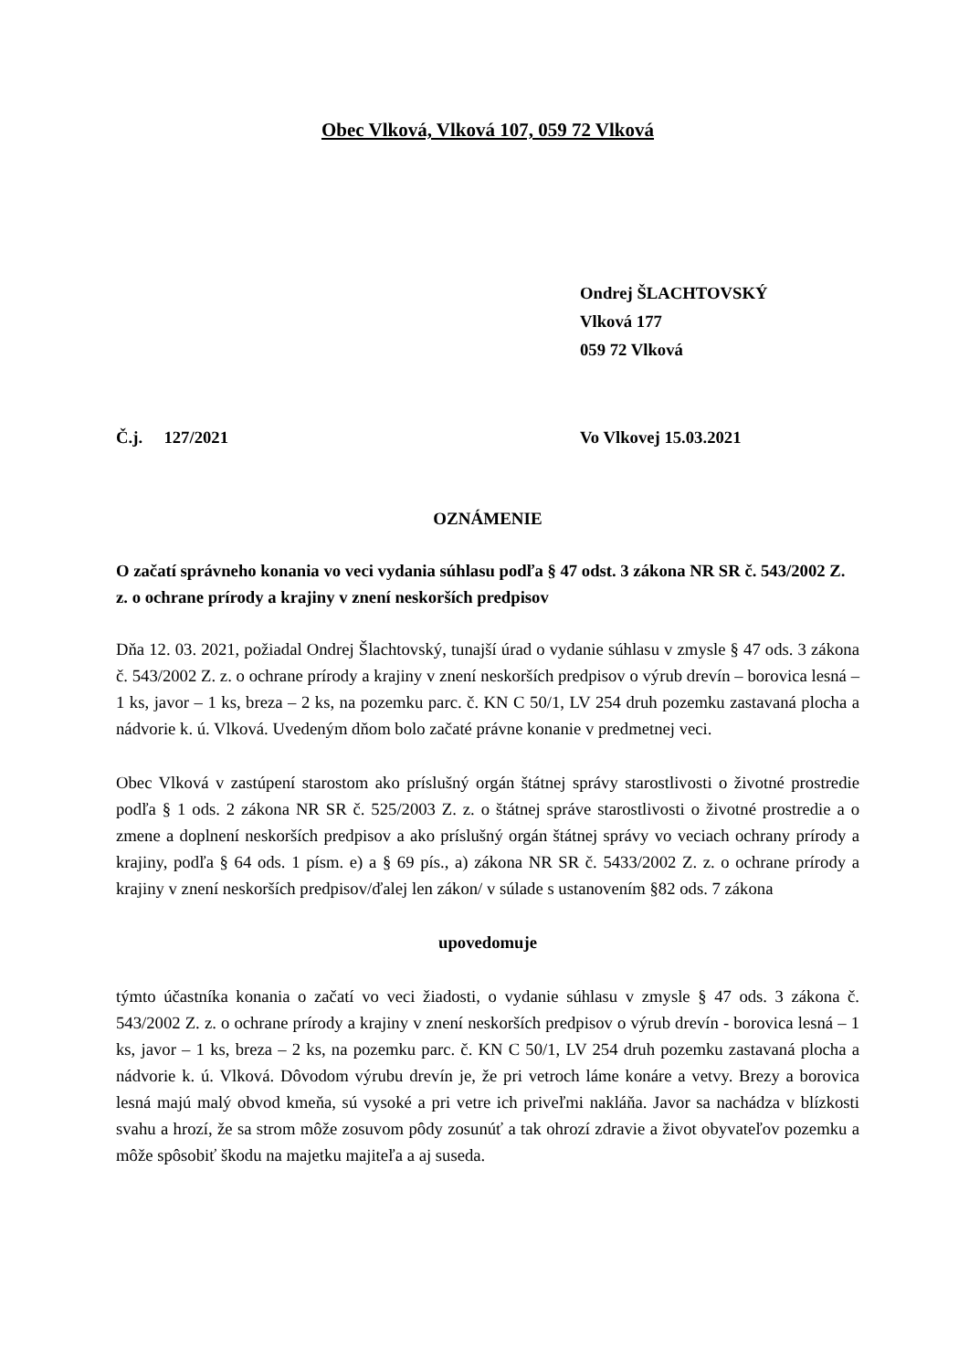Obec Vlková, Vlková 107, 059 72 Vlková
Ondrej ŠLACHTOVSKÝ
Vlková 177
059 72 Vlková
Č.j. 127/2021 Vo Vlkovej 15.03.2021
OZNÁMENIE
O začatí správneho konania vo veci vydania súhlasu podľa § 47 odst. 3 zákona NR SR č. 543/2002 Z. z. o ochrane prírody a krajiny v znení neskorších predpisov
Dňa 12. 03. 2021, požiadal Ondrej Šlachtovský, tunajší úrad o vydanie súhlasu v zmysle § 47 ods. 3 zákona č. 543/2002 Z. z. o ochrane prírody a krajiny v znení neskorších predpisov o výrub drevín – borovica lesná – 1 ks, javor – 1 ks, breza – 2 ks, na pozemku parc. č. KN C 50/1, LV 254 druh pozemku zastavaná plocha a nádvorie k. ú. Vlková. Uvedeným dňom bolo začaté právne konanie v predmetnej veci.
Obec Vlková v zastúpení starostom ako príslušný orgán štátnej správy starostlivosti o životné prostredie podľa § 1 ods. 2 zákona NR SR č. 525/2003 Z. z. o štátnej správe starostlivosti o životné prostredie a o zmene a doplnení neskorších predpisov a ako príslušný orgán štátnej správy vo veciach ochrany prírody a krajiny, podľa § 64 ods. 1 písm. e) a § 69 pís., a) zákona NR SR č. 5433/2002 Z. z. o ochrane prírody a krajiny v znení neskorších predpisov/ďalej len zákon/ v súlade s ustanovením §82 ods. 7 zákona
upovedomuje
týmto účastníka konania o začatí vo veci žiadosti, o vydanie súhlasu v zmysle § 47 ods. 3 zákona č. 543/2002 Z. z. o ochrane prírody a krajiny v znení neskorších predpisov o výrub drevín - borovica lesná – 1 ks, javor – 1 ks, breza – 2 ks, na pozemku parc. č. KN C 50/1, LV 254 druh pozemku zastavaná plocha a nádvorie k. ú. Vlková. Dôvodom výrubu drevín je, že pri vetroch láme konáre a vetvy. Brezy a borovica lesná majú malý obvod kmeňa, sú vysoké a pri vetre ich priveľmi nakláňa. Javor sa nachádza v blízkosti svahu a hrozí, že sa strom môže zosuvom pôdy zosunúť a tak ohrozí zdravie a život obyvateľov pozemku a môže spôsobiť škodu na majetku majiteľa a aj suseda.